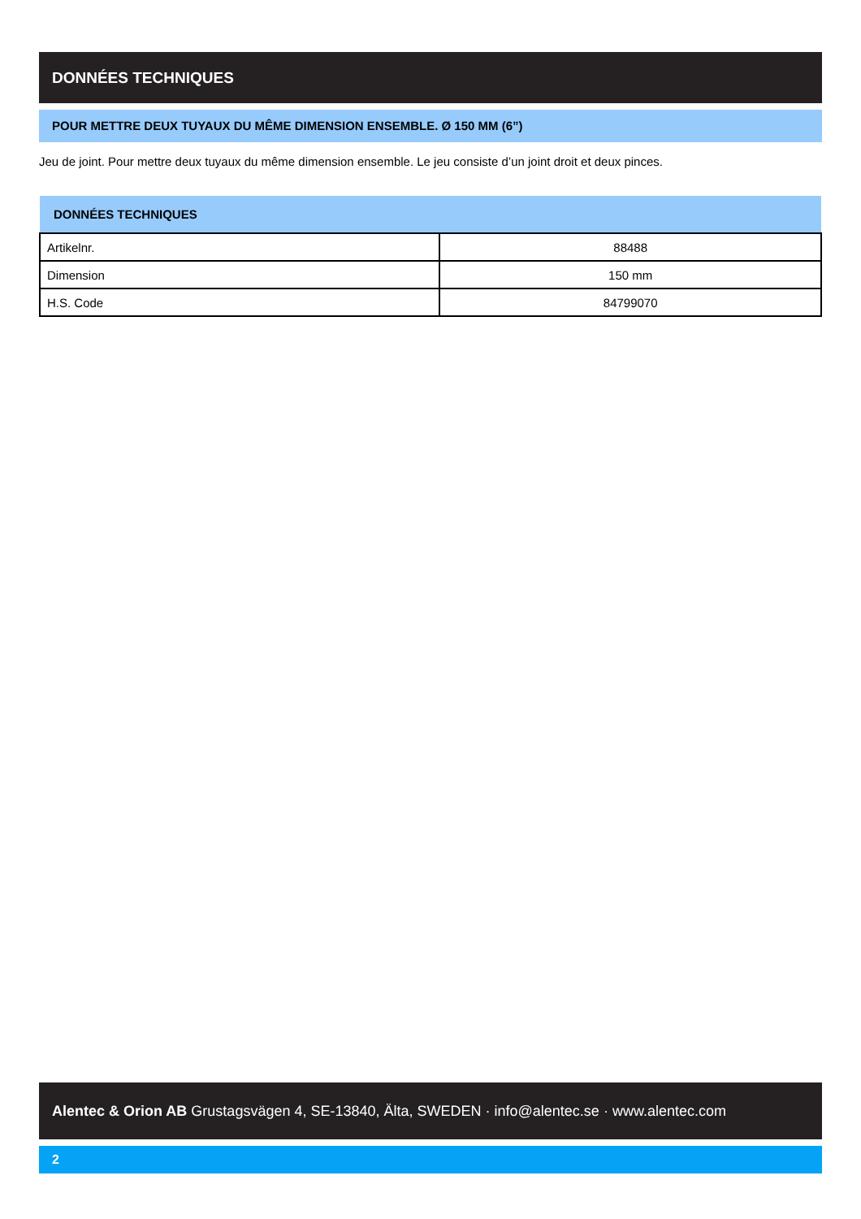DONNÉES TECHNIQUES
POUR METTRE DEUX TUYAUX DU MÊME DIMENSION ENSEMBLE. Ø 150 MM (6”)
Jeu de joint. Pour mettre deux tuyaux du même dimension ensemble. Le jeu consiste d’un joint droit et deux pinces.
| DONNÉES TECHNIQUES | |
| --- | --- |
| Artikelnr. | 88488 |
| Dimension | 150 mm |
| H.S. Code | 84799070 |
Alentec & Orion AB Grustagsvägen 4, SE-13840, Älta, SWEDEN · info@alentec.se · www.alentec.com
2